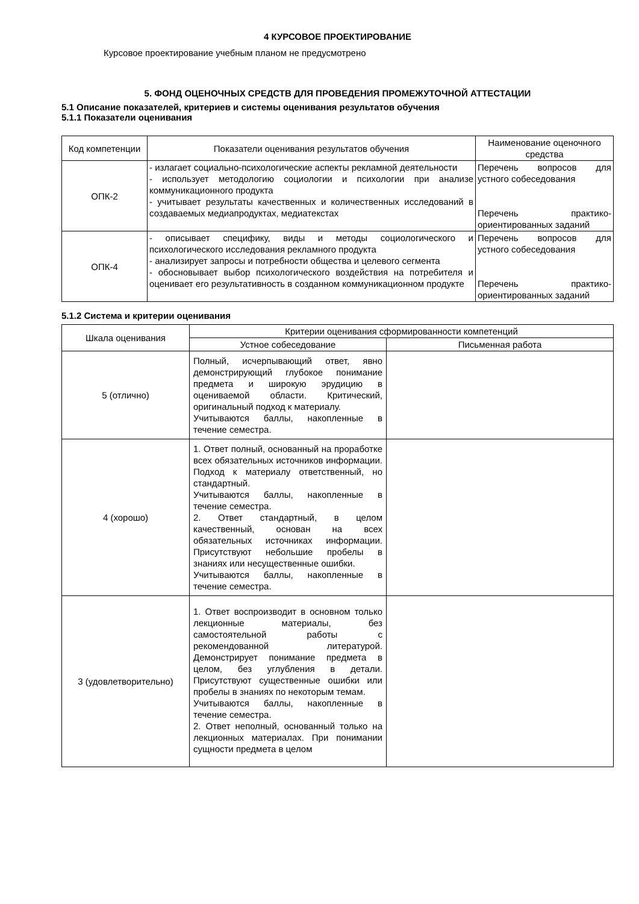4 КУРСОВОЕ ПРОЕКТИРОВАНИЕ
Курсовое проектирование учебным планом не предусмотрено
5. ФОНД ОЦЕНОЧНЫХ СРЕДСТВ ДЛЯ ПРОВЕДЕНИЯ ПРОМЕЖУТОЧНОЙ АТТЕСТАЦИИ
5.1 Описание показателей, критериев и системы оценивания результатов обучения
5.1.1 Показатели оценивания
| Код компетенции | Показатели оценивания результатов обучения | Наименование оценочного средства |
| --- | --- | --- |
| ОПК-2 | - излагает социально-психологические аспекты рекламной деятельности - использует методологию социологии и психологии при анализе коммуникационного продукта - учитывает результаты качественных и количественных исследований в создаваемых медиапродуктах, медиатекстах | Перечень вопросов для устного собеседования Перечень практико-ориентированных заданий |
| ОПК-4 | - описывает специфику, виды и методы социологического и психологического исследования рекламного продукта - анализирует запросы и потребности общества и целевого сегмента - обосновывает выбор психологического воздействия на потребителя и оценивает его результативность в созданном коммуникационном продукте | Перечень вопросов для устного собеседования Перечень практико-ориентированных заданий |
5.1.2 Система и критерии оценивания
| Шкала оценивания | Критерии оценивания сформированности компетенций | |
| --- | --- | --- |
| | Устное собеседование | Письменная работа |
| 5 (отлично) | Полный, исчерпывающий ответ, явно демонстрирующий глубокое понимание предмета и широкую эрудицию в оцениваемой области. Критический, оригинальный подход к материалу. Учитываются баллы, накопленные в течение семестра. | |
| 4 (хорошо) | 1. Ответ полный, основанный на проработке всех обязательных источников информации. Подход к материалу ответственный, но стандартный. Учитываются баллы, накопленные в течение семестра. 2. Ответ стандартный, в целом качественный, основан на всех обязательных источниках информации. Присутствуют небольшие пробелы в знаниях или несущественные ошибки. Учитываются баллы, накопленные в течение семестра. | |
| 3 (удовлетворительно) | 1. Ответ воспроизводит в основном только лекционные материалы, без самостоятельной работы с рекомендованной литературой. Демонстрирует понимание предмета в целом, без углубления в детали. Присутствуют существенные ошибки или пробелы в знаниях по некоторым темам. Учитываются баллы, накопленные в течение семестра. 2. Ответ неполный, основанный только на лекционных материалах. При понимании сущности предмета в целом | |